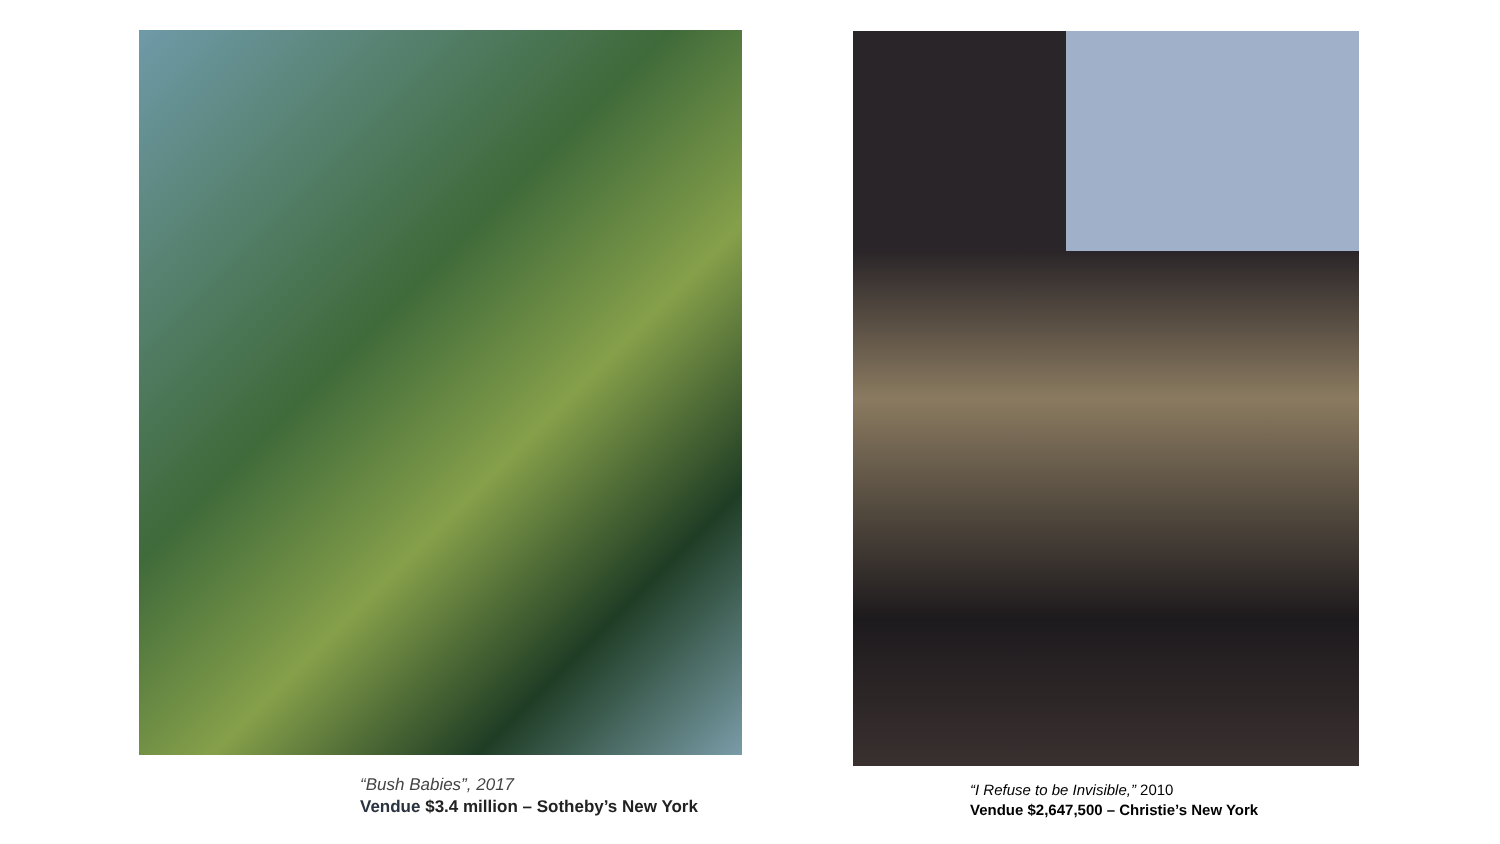“Bush Babies”, 2017
Vendue $3.4 million – Sotheby’s New York
“I Refuse to be Invisible,” 2010
Vendue $2,647,500 – Christie’s New York